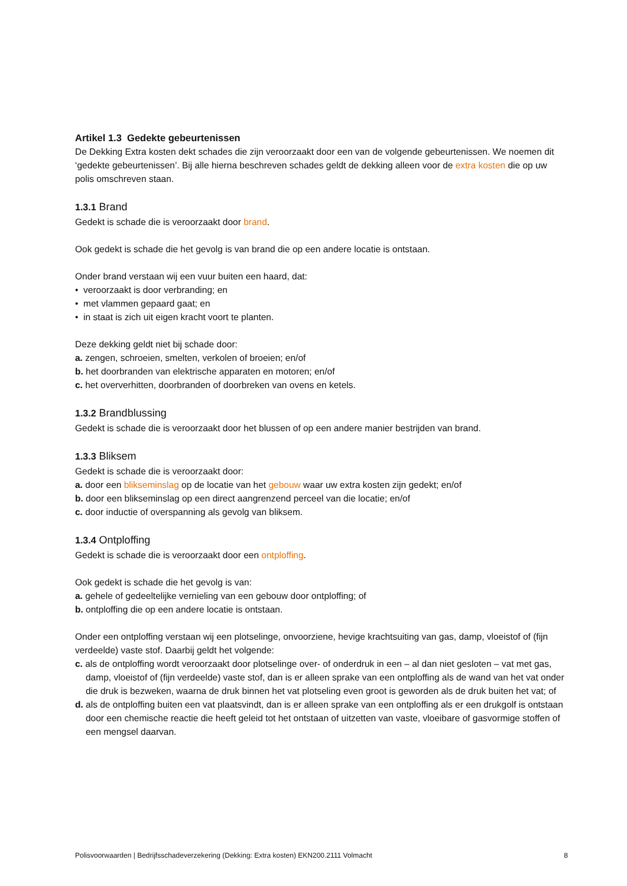Artikel 1.3 Gedekte gebeurtenissen
De Dekking Extra kosten dekt schades die zijn veroorzaakt door een van de volgende gebeurtenissen. We noemen dit ‘gedekte gebeurtenissen’. Bij alle hierna beschreven schades geldt de dekking alleen voor de extra kosten die op uw polis omschreven staan.
1.3.1 Brand
Gedekt is schade die is veroorzaakt door brand.
Ook gedekt is schade die het gevolg is van brand die op een andere locatie is ontstaan.
Onder brand verstaan wij een vuur buiten een haard, dat:
• veroorzaakt is door verbranding; en
• met vlammen gepaard gaat; en
• in staat is zich uit eigen kracht voort te planten.
Deze dekking geldt niet bij schade door:
a. zengen, schroeien, smelten, verkolen of broeien; en/of
b. het doorbranden van elektrische apparaten en motoren; en/of
c. het oververhitten, doorbranden of doorbreken van ovens en ketels.
1.3.2 Brandblussing
Gedekt is schade die is veroorzaakt door het blussen of op een andere manier bestrijden van brand.
1.3.3 Bliksem
Gedekt is schade die is veroorzaakt door:
a. door een blikseminslag op de locatie van het gebouw waar uw extra kosten zijn gedekt; en/of
b. door een blikseminslag op een direct aangrenzend perceel van die locatie; en/of
c. door inductie of overspanning als gevolg van bliksem.
1.3.4 Ontploffing
Gedekt is schade die is veroorzaakt door een ontploffing.
Ook gedekt is schade die het gevolg is van:
a. gehele of gedeeltelijke vernieling van een gebouw door ontploffing; of
b. ontploffing die op een andere locatie is ontstaan.
Onder een ontploffing verstaan wij een plotselinge, onvoorziene, hevige krachtsuiting van gas, damp, vloeistof of (fijn verdeelde) vaste stof. Daarbij geldt het volgende:
c. als de ontploffing wordt veroorzaakt door plotselinge over- of onderdruk in een – al dan niet gesloten – vat met gas, damp, vloeistof of (fijn verdeelde) vaste stof, dan is er alleen sprake van een ontploffing als de wand van het vat onder die druk is bezweken, waarna de druk binnen het vat plotseling even groot is geworden als de druk buiten het vat; of
d. als de ontploffing buiten een vat plaatsvindt, dan is er alleen sprake van een ontploffing als er een drukgolf is ontstaan door een chemische reactie die heeft geleid tot het ontstaan of uitzetten van vaste, vloeibare of gasvormige stoffen of een mengsel daarvan.
Polisvoorwaarden | Bedrijfsschadeverzekering (Dekking: Extra kosten) EKN200.2111 Volmacht 8